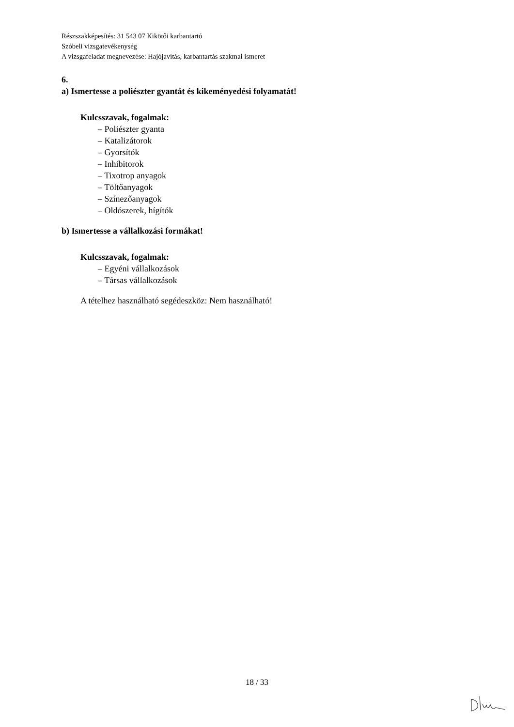Részszakképesítés: 31 543 07 Kikötői karbantartó
Szóbeli vizsgatevékenység
A vizsgafeladat megnevezése: Hajójavítás, karbantartás szakmai ismeret
6.
a) Ismertesse a poliészter gyantát és kikeményedési folyamatát!
Kulcsszavak, fogalmak:
– Poliészter gyanta
– Katalizátorok
– Gyorsítók
– Inhibitorok
– Tixotrop anyagok
– Töltőanyagok
– Színezőanyagok
– Oldószerek, hígítók
b) Ismertesse a vállalkozási formákat!
Kulcsszavak, fogalmak:
– Egyéni vállalkozások
– Társas vállalkozások
A tételhez használható segédeszköz: Nem használható!
18 / 33